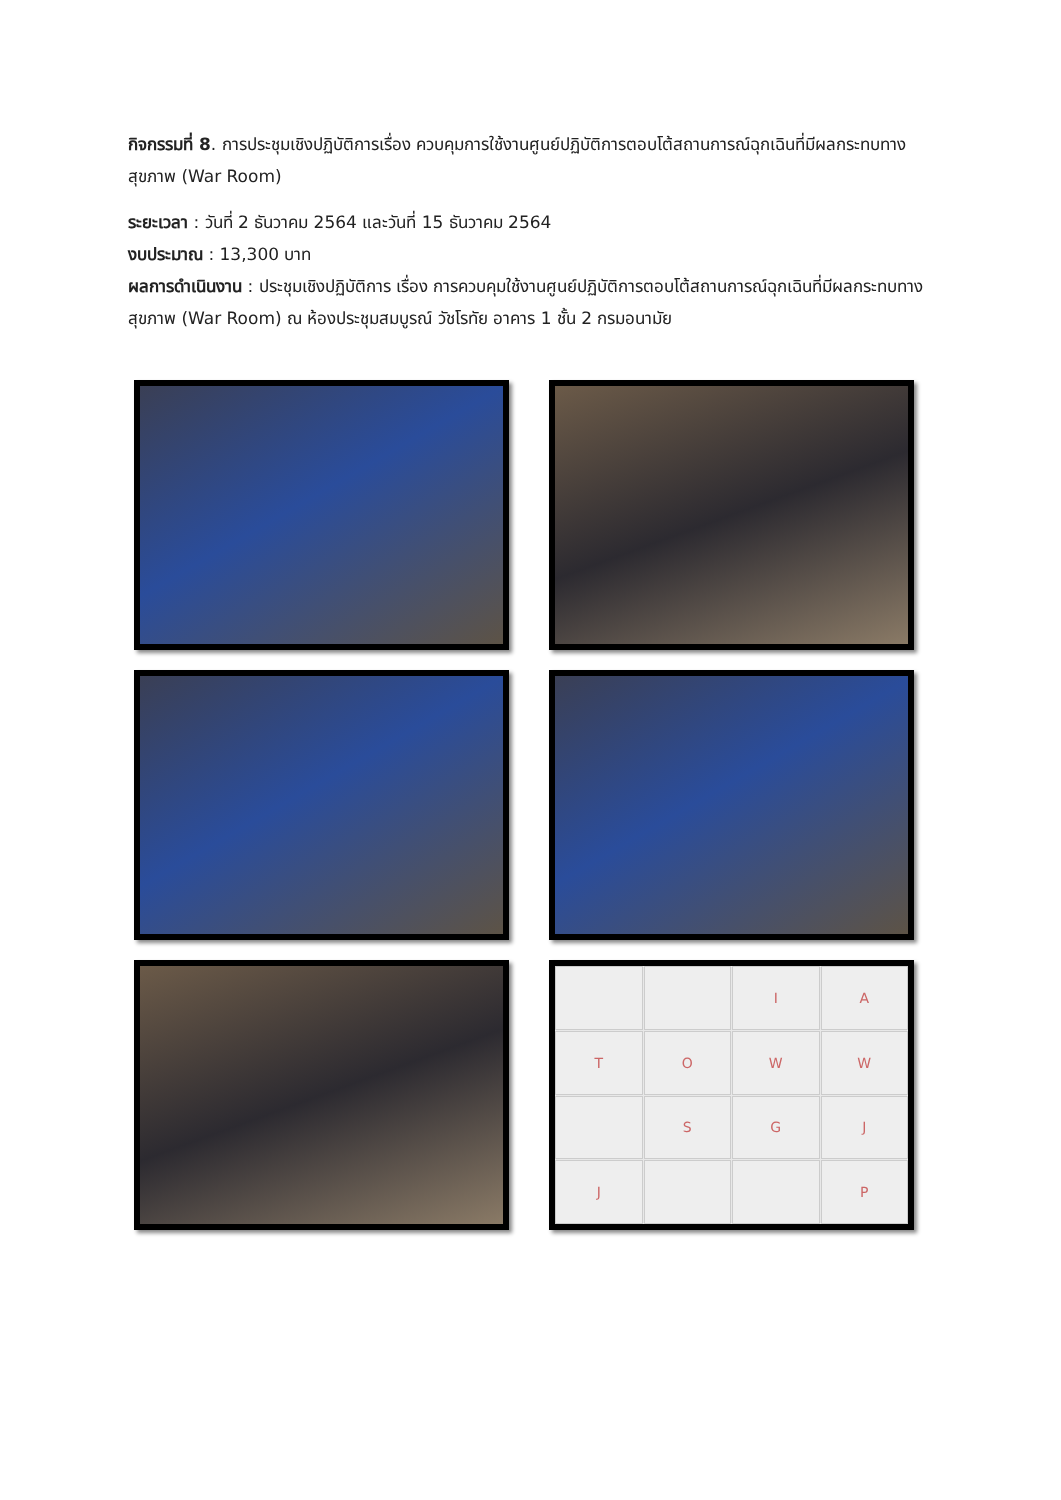กิจกรรมที่ 8. การประชุมเชิงปฏิบัติการเรื่อง ควบคุมการใช้งานศูนย์ปฏิบัติการตอบโต้สถานการณ์ฉุกเฉินที่มีผลกระทบทางสุขภาพ (War Room)
ระยะเวลา : วันที่ 2 ธันวาคม 2564 และวันที่ 15 ธันวาคม 2564
งบประมาณ : 13,300 บาท
ผลการดำเนินงาน : ประชุมเชิงปฏิบัติการ เรื่อง การควบคุมใช้งานศูนย์ปฏิบัติการตอบโต้สถานการณ์ฉุกเฉินที่มีผลกระทบทางสุขภาพ (War Room) ณ ห้องประชุมสมบูรณ์ วัชโรทัย อาคาร 1 ชั้น 2 กรมอนามัย
I
A
T
O
W
W
S
G
J
J
P